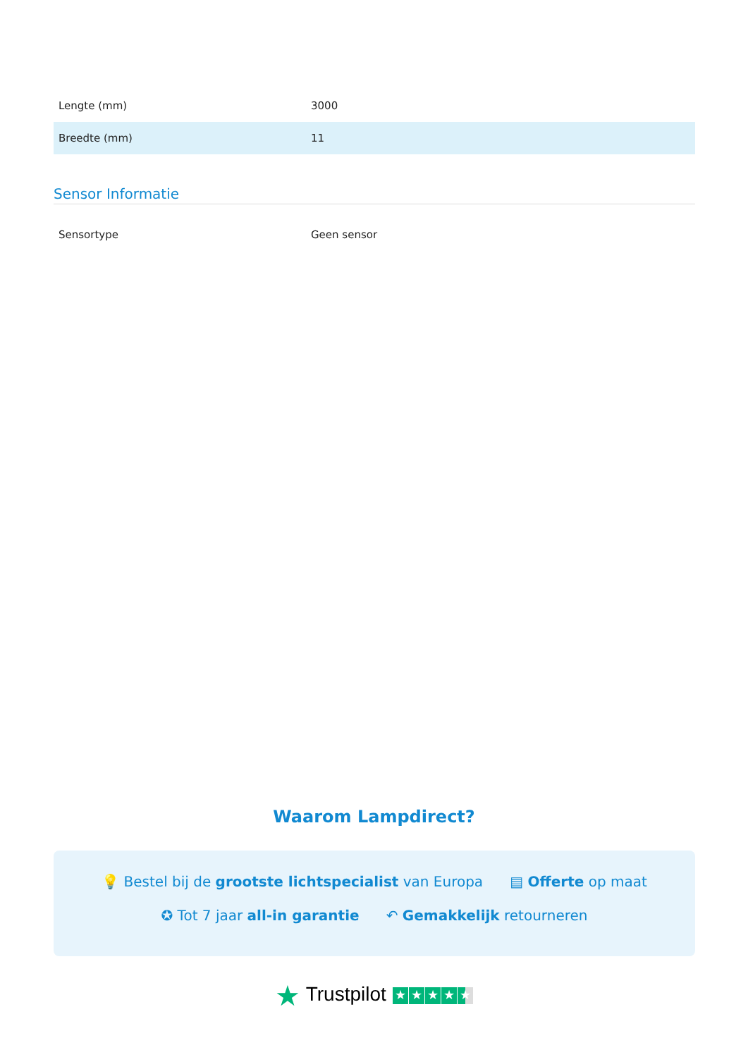| Lengte (mm) | 3000 |
| Breedte (mm) | 11 |
Sensor Informatie
| Sensortype | Geen sensor |
Waarom Lampdirect?
💡 Bestel bij de grootste lichtspecialist van Europa ▤ Offerte op maat
✪ Tot 7 jaar all-in garantie ↶ Gemakkelijk retourneren
★ Trustpilot ★ ★ ★ ★ ★